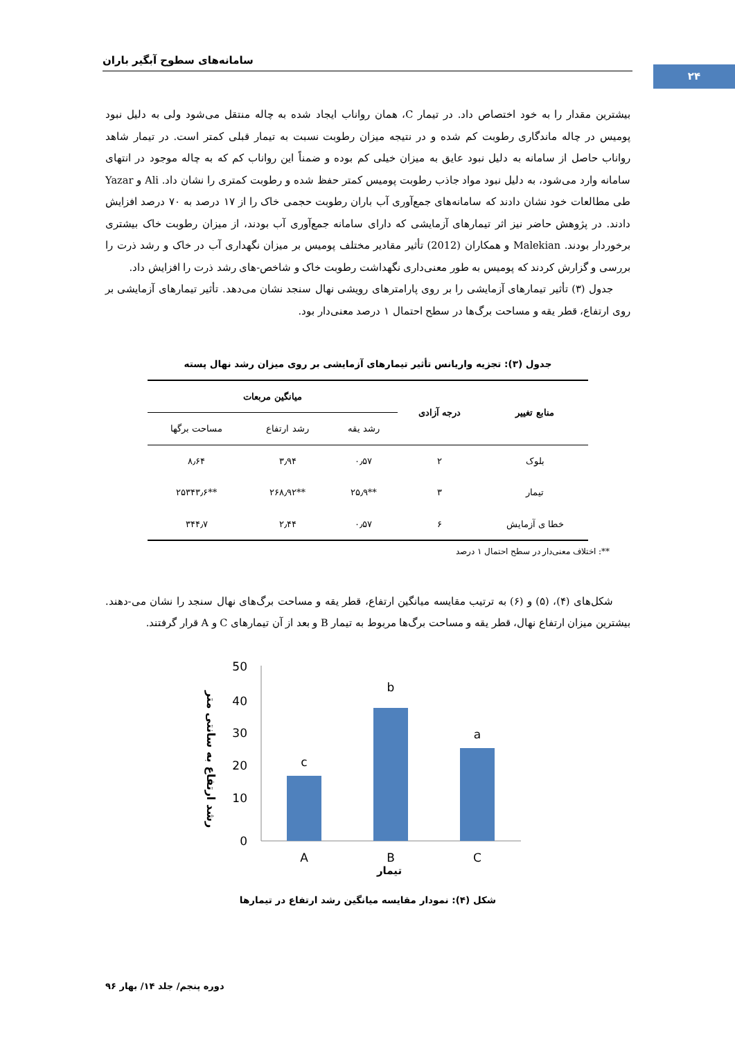سامانه‌های سطوح آبگیر باران
۲۴
بیشترین مقدار را به خود اختصاص داد. در تیمار C، همان رواناب ایجاد شده به چاله منتقل می‌شود ولی به دلیل نبود پومیس در چاله ماندگاری رطوبت کم شده و در نتیجه میزان رطوبت نسبت به تیمار قبلی کمتر است. در تیمار شاهد رواناب حاصل از سامانه به دلیل نبود عایق به میزان خیلی کم بوده و ضمناً این رواناب کم که به چاله موجود در انتهای سامانه وارد می‌شود، به دلیل نبود مواد جاذب رطوبت پومیس کمتر حفظ شده و رطوبت کمتری را نشان داد. Ali و Yazar طی مطالعات خود نشان دادند که سامانه‌های جمع‌آوری آب باران رطوبت حجمی خاک را از ۱۷ درصد به ۷۰ درصد افزایش دادند. در پژوهش حاضر نیز اثر تیمارهای آزمایشی که دارای سامانه جمع‌آوری آب بودند، از میزان رطوبت خاک بیشتری برخوردار بودند. Malekian و همکاران (2012) تأثیر مقادیر مختلف پومیس بر میزان نگهداری آب در خاک و رشد ذرت را بررسی و گزارش کردند که پومیس به طور معنی‌داری نگهداشت رطوبت خاک و شاخص-های رشد ذرت را افزایش داد.
جدول (۳) تأثیر تیمارهای آزمایشی را بر روی پارامترهای رویشی نهال سنجد نشان می‌دهد. تأثیر تیمارهای آزمایشی بر روی ارتفاع، قطر یقه و مساحت برگ‌ها در سطح احتمال ۱ درصد معنی‌دار بود.
جدول (۳): تجزیه واریانس تأثیر تیمارهای آزمایشی بر روی میزان رشد نهال پسته
| منابع تغییر | درجه آزادی | میانگین مربعات | | |
| --- | --- | --- | --- | --- |
| | | رشد یقه | رشد ارتفاع | مساحت برگها |
| بلوک | ۲ | ۰٫۵۷ | ۳٫۹۴ | ۸٫۶۴ |
| تیمار | ۳ | **۲۵٫۹ | **۲۶۸٫۹۲ | **۲۵۳۴۳٫۶ |
| خطا ی آزمایش | ۶ | ۰٫۵۷ | ۲٫۴۴ | ۳۴۴٫۷ |
**: اختلاف معنی‌دار در سطح احتمال ۱ درصد
شکل‌های (۴)، (۵) و (۶) به ترتیب مقایسه میانگین ارتفاع، قطر یقه و مساحت برگ‌های نهال سنجد را نشان می-دهند. بیشترین میزان ارتفاع نهال، قطر یقه و مساحت برگ‌ها مربوط به تیمار B و بعد از آن تیمارهای C و A قرار گرفتند.
رشد ارتفاع به سانتی متر
50
40
30
20
10
0
c
b
a
A
B
C
تیمار
شکل (۴): نمودار مقایسه میانگین رشد ارتفاع در تیمارها
دوره پنجم/ جلد ۱۴/ بهار ۹۶